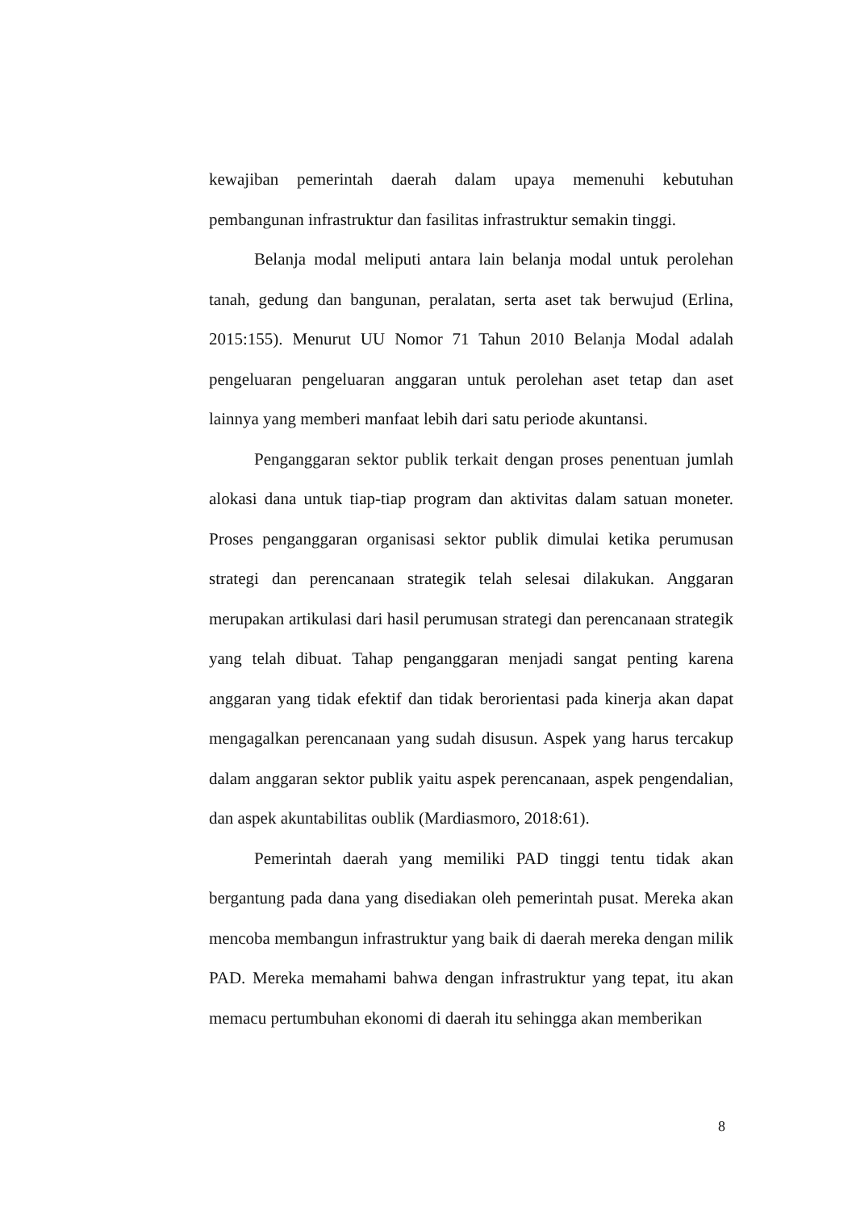kewajiban pemerintah daerah dalam upaya memenuhi kebutuhan pembangunan infrastruktur dan fasilitas infrastruktur semakin tinggi.
Belanja modal meliputi antara lain belanja modal untuk perolehan tanah, gedung dan bangunan, peralatan, serta aset tak berwujud (Erlina, 2015:155). Menurut UU Nomor 71 Tahun 2010 Belanja Modal adalah pengeluaran pengeluaran anggaran untuk perolehan aset tetap dan aset lainnya yang memberi manfaat lebih dari satu periode akuntansi.
Penganggaran sektor publik terkait dengan proses penentuan jumlah alokasi dana untuk tiap-tiap program dan aktivitas dalam satuan moneter. Proses penganggaran organisasi sektor publik dimulai ketika perumusan strategi dan perencanaan strategik telah selesai dilakukan. Anggaran merupakan artikulasi dari hasil perumusan strategi dan perencanaan strategik yang telah dibuat. Tahap penganggaran menjadi sangat penting karena anggaran yang tidak efektif dan tidak berorientasi pada kinerja akan dapat mengagalkan perencanaan yang sudah disusun. Aspek yang harus tercakup dalam anggaran sektor publik yaitu aspek perencanaan, aspek pengendalian, dan aspek akuntabilitas oublik (Mardiasmoro, 2018:61).
Pemerintah daerah yang memiliki PAD tinggi tentu tidak akan bergantung pada dana yang disediakan oleh pemerintah pusat. Mereka akan mencoba membangun infrastruktur yang baik di daerah mereka dengan milik PAD. Mereka memahami bahwa dengan infrastruktur yang tepat, itu akan memacu pertumbuhan ekonomi di daerah itu sehingga akan memberikan
8